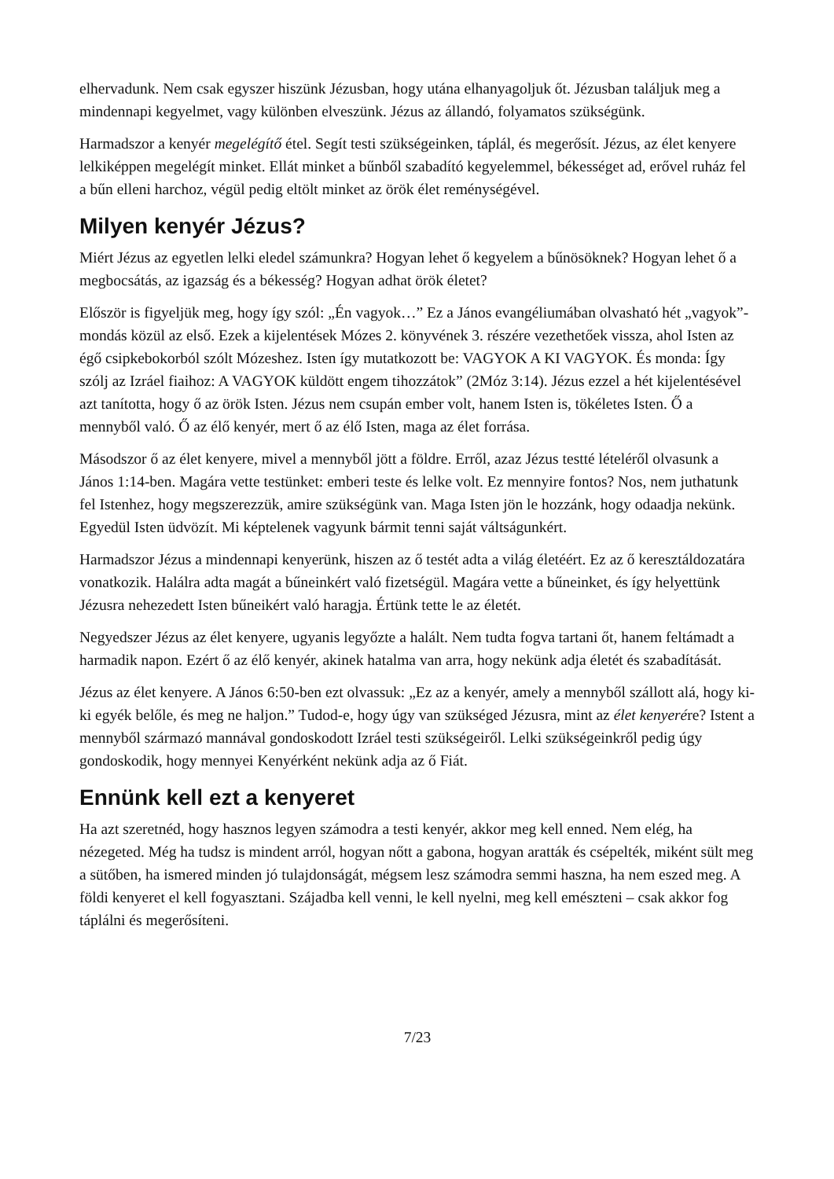elhervadunk. Nem csak egyszer hiszünk Jézusban, hogy utána elhanyagoljuk őt. Jézusban találjuk meg a mindennapi kegyelmet, vagy különben elveszünk. Jézus az állandó, folyamatos szükségünk.
Harmadszor a kenyér megelégítő étel. Segít testi szükségeinken, táplál, és megerősít. Jézus, az élet kenyere lelkiképpen megelégít minket. Ellát minket a bűnből szabadító kegyelemmel, békességet ad, erővel ruház fel a bűn elleni harchoz, végül pedig eltölt minket az örök élet reménységével.
Milyen kenyér Jézus?
Miért Jézus az egyetlen lelki eledel számunkra? Hogyan lehet ő kegyelem a bűnösöknek? Hogyan lehet ő a megbocsátás, az igazság és a békesség? Hogyan adhat örök életet?
Először is figyeljük meg, hogy így szól: „Én vagyok…” Ez a János evangéliumában olvasható hét „vagyok”-mondás közül az első. Ezek a kijelentések Mózes 2. könyvének 3. részére vezethetőek vissza, ahol Isten az égő csipkebokorból szólt Mózeshez. Isten így mutatkozott be: VAGYOK A KI VAGYOK. És monda: Így szólj az Izráel fiaihoz: A VAGYOK küldött engem tihozzátok” (2Móz 3:14). Jézus ezzel a hét kijelentésével azt tanította, hogy ő az örök Isten. Jézus nem csupán ember volt, hanem Isten is, tökéletes Isten. Ő a mennyből való. Ő az élő kenyér, mert ő az élő Isten, maga az élet forrása.
Másodszor ő az élet kenyere, mivel a mennyből jött a földre. Erről, azaz Jézus testté lételéről olvasunk a János 1:14-ben. Magára vette testünket: emberi teste és lelke volt. Ez mennyire fontos? Nos, nem juthatunk fel Istenhez, hogy megszerezzük, amire szükségünk van. Maga Isten jön le hozzánk, hogy odaadja nekünk. Egyedül Isten üdvözít. Mi képtelenek vagyunk bármit tenni saját váltságunkért.
Harmadszor Jézus a mindennapi kenyerünk, hiszen az ő testét adta a világ életéért. Ez az ő keresztáldozatára vonatkozik. Halálra adta magát a bűneinkért való fizetségül. Magára vette a bűneinket, és így helyettünk Jézusra nehezedett Isten bűneikért való haragja. Értünk tette le az életét.
Negyedszer Jézus az élet kenyere, ugyanis legyőzte a halált. Nem tudta fogva tartani őt, hanem feltámadt a harmadik napon. Ezért ő az élő kenyér, akinek hatalma van arra, hogy nekünk adja életét és szabadítását.
Jézus az élet kenyere. A János 6:50-ben ezt olvassuk: „Ez az a kenyér, amely a mennyből szállott alá, hogy ki-ki egyék belőle, és meg ne haljon.” Tudod-e, hogy úgy van szükséged Jézusra, mint az élet kenyerére? Istent a mennyből származó mannával gondoskodott Izráel testi szükségeiről. Lelki szükségeinkről pedig úgy gondoskodik, hogy mennyei Kenyérként nekünk adja az ő Fiát.
Ennünk kell ezt a kenyeret
Ha azt szeretnéd, hogy hasznos legyen számodra a testi kenyér, akkor meg kell enned. Nem elég, ha nézegeted. Még ha tudsz is mindent arról, hogyan nőtt a gabona, hogyan aratták és csépelték, miként sült meg a sütőben, ha ismered minden jó tulajdonságát, mégsem lesz számodra semmi haszna, ha nem eszed meg. A földi kenyeret el kell fogyasztani. Szájadba kell venni, le kell nyelni, meg kell emészteni – csak akkor fog táplálni és megerősíteni.
7/23